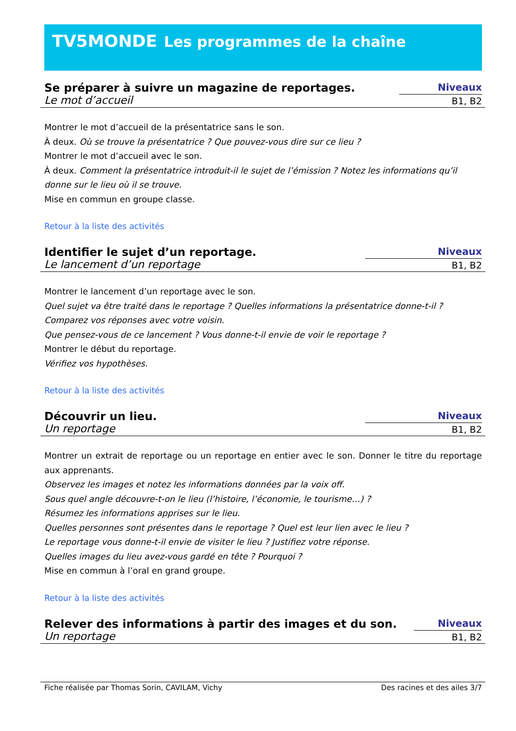TV5MONDE Les programmes de la chaîne
Se préparer à suivre un magazine de reportages.
Le mot d’accueil
Niveaux
B1, B2
Montrer le mot d’accueil de la présentatrice sans le son.
À deux. Où se trouve la présentatrice ? Que pouvez-vous dire sur ce lieu ?
Montrer le mot d’accueil avec le son.
À deux. Comment la présentatrice introduit-il le sujet de l’émission ? Notez les informations qu’il donne sur le lieu où il se trouve.
Mise en commun en groupe classe.
Retour à la liste des activités
Identifier le sujet d’un reportage.
Le lancement d’un reportage
Niveaux
B1, B2
Montrer le lancement d’un reportage avec le son.
Quel sujet va être traité dans le reportage ? Quelles informations la présentatrice donne-t-il ?
Comparez vos réponses avec votre voisin.
Que pensez-vous de ce lancement ? Vous donne-t-il envie de voir le reportage ?
Montrer le début du reportage.
Vérifiez vos hypothèses.
Retour à la liste des activités
Découvrir un lieu.
Un reportage
Niveaux
B1, B2
Montrer un extrait de reportage ou un reportage en entier avec le son. Donner le titre du reportage aux apprenants.
Observez les images et notez les informations données par la voix off.
Sous quel angle découvre-t-on le lieu (l’histoire, l’économie, le tourisme…) ?
Résumez les informations apprises sur le lieu.
Quelles personnes sont présentes dans le reportage ? Quel est leur lien avec le lieu ?
Le reportage vous donne-t-il envie de visiter le lieu ? Justifiez votre réponse.
Quelles images du lieu avez-vous gardé en tête ? Pourquoi ?
Mise en commun à l’oral en grand groupe.
Retour à la liste des activités
Relever des informations à partir des images et du son.
Un reportage
Niveaux
B1, B2
Fiche réalisée par Thomas Sorin, CAVILAM, Vichy Des racines et des ailes 3/7